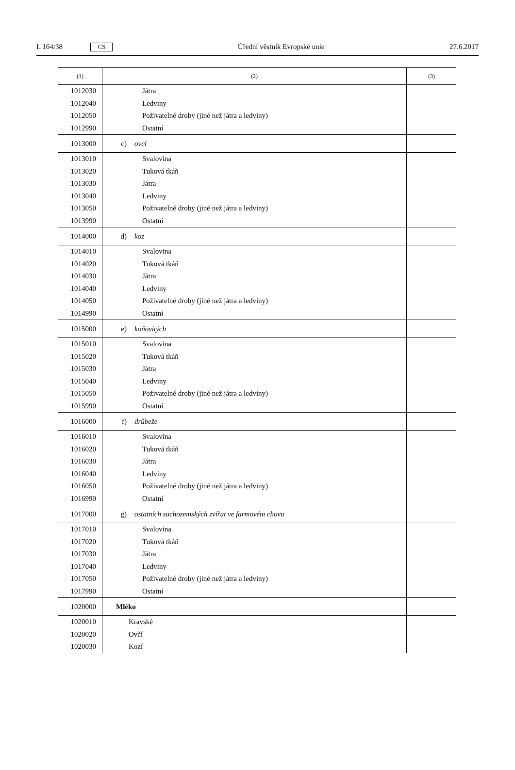L 164/38 CS Úřední věstník Evropské unie 27.6.2017
| (1) | (2) | (3) |
| --- | --- | --- |
| 1012030 | Játra | |
| 1012040 | Ledviny | |
| 1012050 | Poživatelné droby (jiné než játra a ledviny) | |
| 1012990 | Ostatní | |
| 1013000 | c) ovcí | |
| 1013010 | Svalovina | |
| 1013020 | Tuková tkáň | |
| 1013030 | Játra | |
| 1013040 | Ledviny | |
| 1013050 | Poživatelné droby (jiné než játra a ledviny) | |
| 1013990 | Ostatní | |
| 1014000 | d) koz | |
| 1014010 | Svalovina | |
| 1014020 | Tuková tkáň | |
| 1014030 | Játra | |
| 1014040 | Ledviny | |
| 1014050 | Poživatelné droby (jiné než játra a ledviny) | |
| 1014990 | Ostatní | |
| 1015000 | e) koňovitých | |
| 1015010 | Svalovina | |
| 1015020 | Tuková tkáň | |
| 1015030 | Játra | |
| 1015040 | Ledviny | |
| 1015050 | Poživatelné droby (jiné než játra a ledviny) | |
| 1015990 | Ostatní | |
| 1016000 | f) drůbeže | |
| 1016010 | Svalovina | |
| 1016020 | Tuková tkáň | |
| 1016030 | Játra | |
| 1016040 | Ledviny | |
| 1016050 | Poživatelné droby (jiné než játra a ledviny) | |
| 1016990 | Ostatní | |
| 1017000 | g) ostatních suchozemských zvířat ve farmovém chovu | |
| 1017010 | Svalovina | |
| 1017020 | Tuková tkáň | |
| 1017030 | Játra | |
| 1017040 | Ledviny | |
| 1017050 | Poživatelné droby (jiné než játra a ledviny) | |
| 1017990 | Ostatní | |
| 1020000 | Mléko | |
| 1020010 | Kravské | |
| 1020020 | Ovčí | |
| 1020030 | Kozí | |